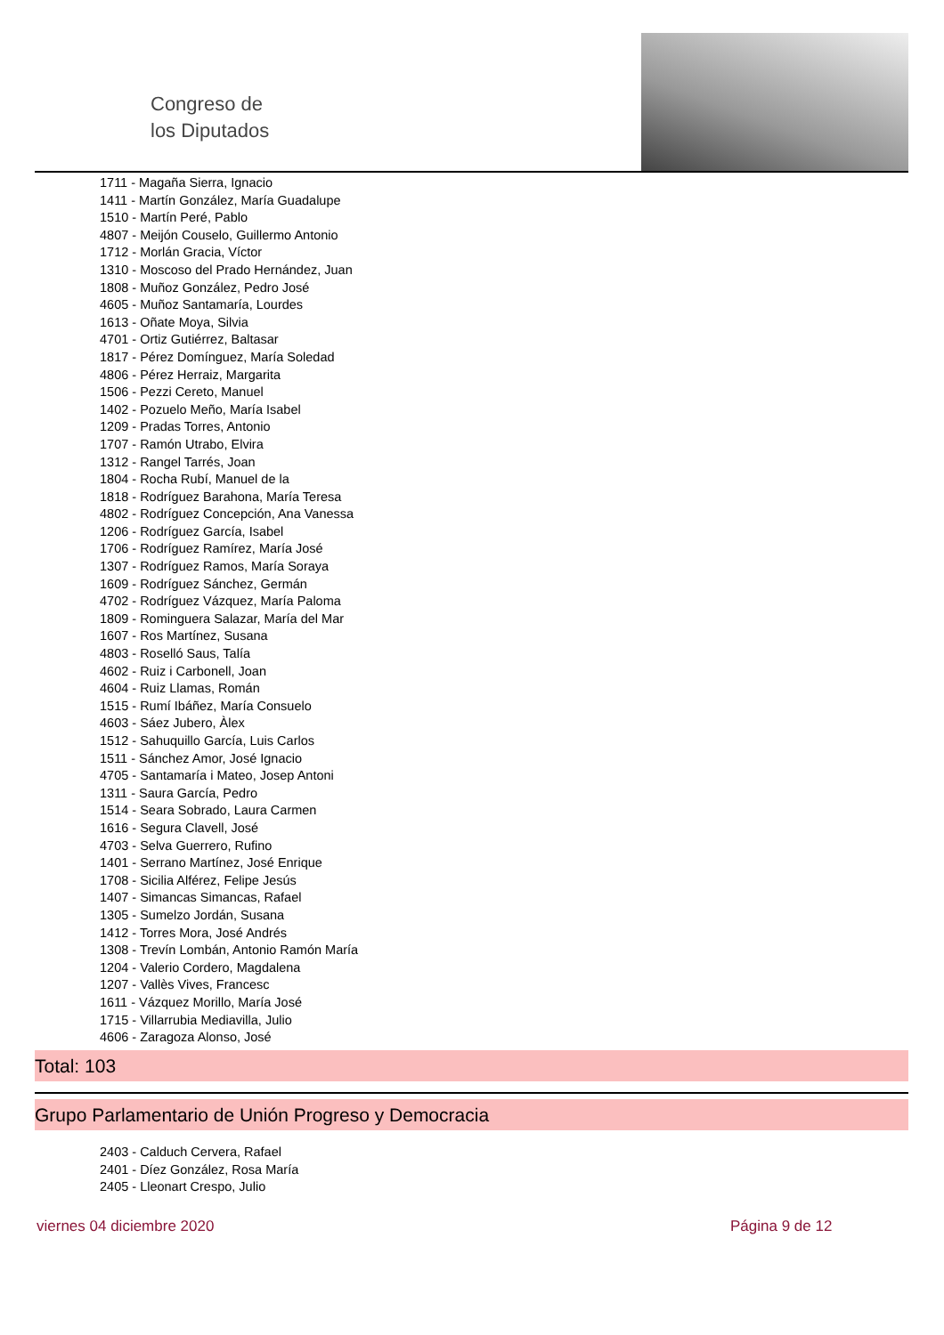Congreso de
los Diputados
1711 - Magaña Sierra, Ignacio
1411 - Martín González, María Guadalupe
1510 - Martín Peré, Pablo
4807 - Meijón Couselo, Guillermo Antonio
1712 - Morlán Gracia, Víctor
1310 - Moscoso del Prado Hernández, Juan
1808 - Muñoz González, Pedro José
4605 - Muñoz Santamaría, Lourdes
1613 - Oñate Moya, Silvia
4701 - Ortiz Gutiérrez, Baltasar
1817 - Pérez Domínguez, María Soledad
4806 - Pérez Herraiz, Margarita
1506 - Pezzi Cereto, Manuel
1402 - Pozuelo Meño, María Isabel
1209 - Pradas Torres, Antonio
1707 - Ramón Utrabo, Elvira
1312 - Rangel Tarrés, Joan
1804 - Rocha Rubí, Manuel de la
1818 - Rodríguez Barahona, María Teresa
4802 - Rodríguez Concepción, Ana Vanessa
1206 - Rodríguez García, Isabel
1706 - Rodríguez Ramírez, María José
1307 - Rodríguez Ramos, María Soraya
1609 - Rodríguez Sánchez, Germán
4702 - Rodríguez Vázquez, María Paloma
1809 - Rominguera Salazar, María del Mar
1607 - Ros Martínez, Susana
4803 - Roselló Saus, Talía
4602 - Ruiz i Carbonell, Joan
4604 - Ruiz Llamas, Román
1515 - Rumí Ibáñez, María Consuelo
4603 - Sáez Jubero, Àlex
1512 - Sahuquillo García, Luis Carlos
1511 - Sánchez Amor, José Ignacio
4705 - Santamaría i Mateo, Josep Antoni
1311 - Saura García, Pedro
1514 - Seara Sobrado, Laura Carmen
1616 - Segura Clavell, José
4703 - Selva Guerrero, Rufino
1401 - Serrano Martínez, José Enrique
1708 - Sicilia Alférez, Felipe Jesús
1407 - Simancas Simancas, Rafael
1305 - Sumelzo Jordán, Susana
1412 - Torres Mora, José Andrés
1308 - Trevín Lombán, Antonio Ramón María
1204 - Valerio Cordero, Magdalena
1207 - Vallès Vives, Francesc
1611 - Vázquez Morillo, María José
1715 - Villarrubia Mediavilla, Julio
4606 - Zaragoza Alonso, José
Total: 103
Grupo Parlamentario de Unión Progreso y Democracia
2403 - Calduch Cervera, Rafael
2401 - Díez González, Rosa María
2405 - Lleonart Crespo, Julio
viernes 04 diciembre 2020 Página 9 de 12